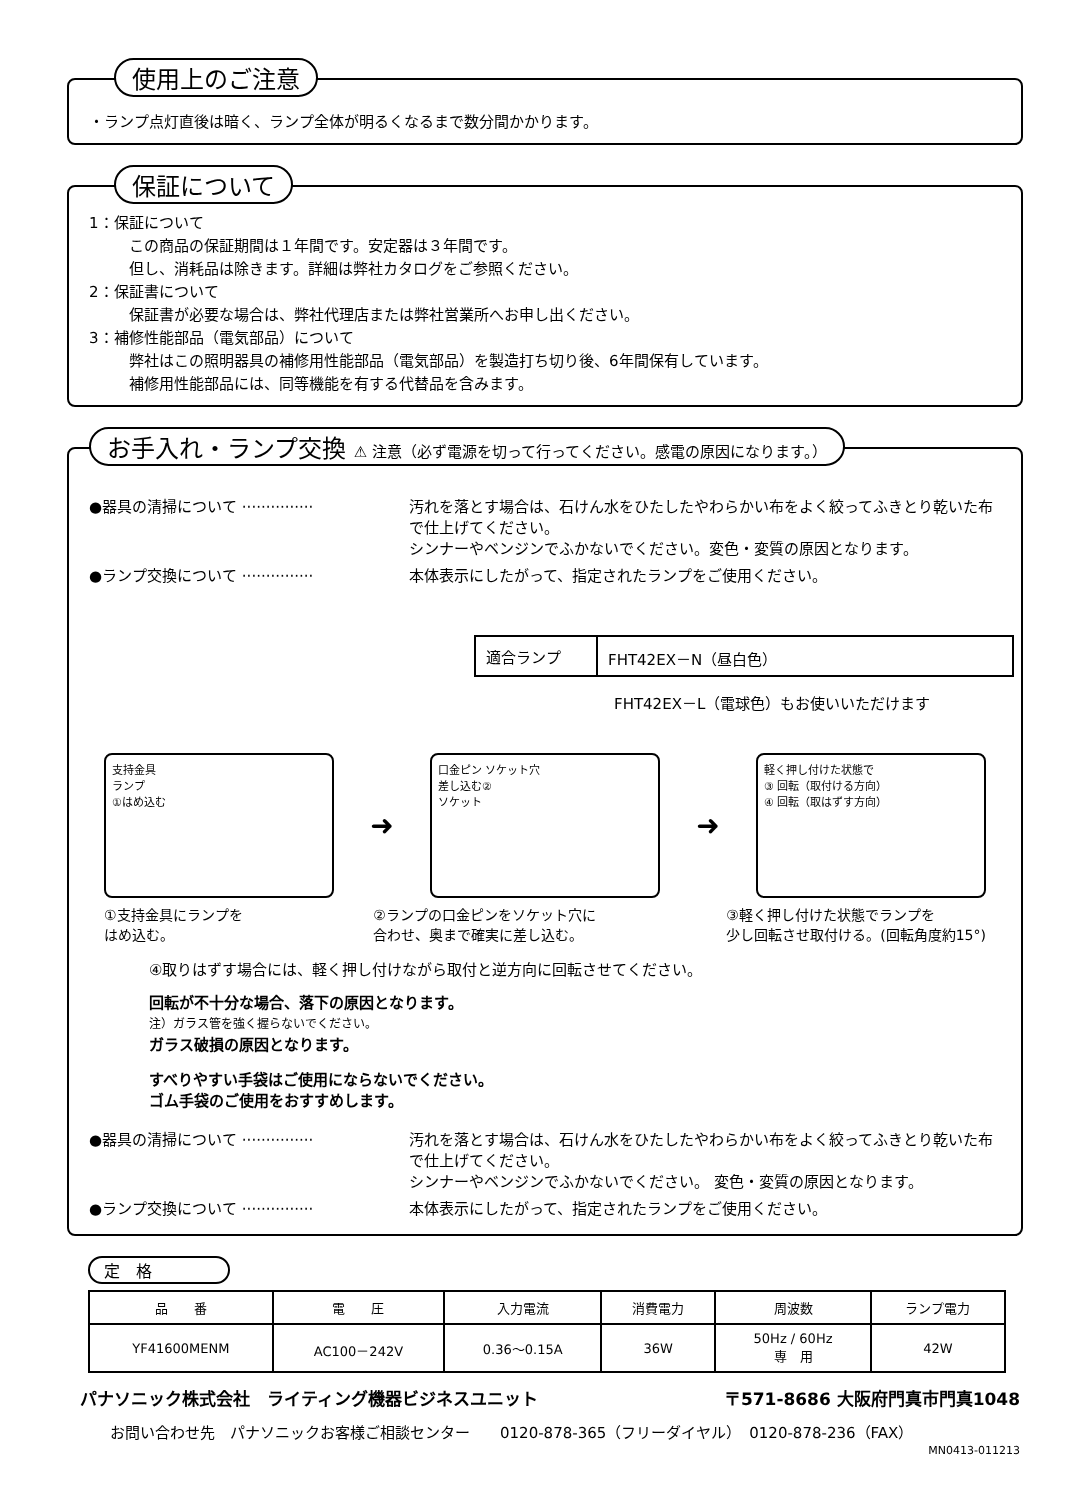使用上のご注意
・ランプ点灯直後は暗く、ランプ全体が明るくなるまで数分間かかります。
保証について
1：保証について
この商品の保証期間は１年間です。安定器は３年間です。
但し、消耗品は除きます。詳細は弊社カタログをご参照ください。
2：保証書について
保証書が必要な場合は、弊社代理店または弊社営業所へお申し出ください。
3：補修性能部品（電気部品）について
弊社はこの照明器具の補修用性能部品（電気部品）を製造打ち切り後、6年間保有しています。
補修用性能部品には、同等機能を有する代替品を含みます。
お手入れ・ランプ交換 ⚠ 注意（必ず電源を切って行ってください。感電の原因になります。）
●器具の清掃について ··············· 汚れを落とす場合は、石けん水をひたしたやわらかい布をよく絞ってふきとり乾いた布で仕上げてください。
シンナーやベンジンでふかないでください。変色・変質の原因となります。
●ランプ交換について ··············· 本体表示にしたがって、指定されたランプをご使用ください。
| 適合ランプ | FHT42EX－N（昼白色） |
FHT42EX－L（電球色）もお使いいただけます
支持金具
ランプ
①はめ込む
➜
口金ピン ソケット穴
差し込む②
ソケット
➜
軽く押し付けた状態で
③ 回転（取付ける方向）
④ 回転（取はずす方向）
①支持金具にランプを
はめ込む。
②ランプの口金ピンをソケット穴に
合わせ、奥まで確実に差し込む。
③軽く押し付けた状態でランプを
少し回転させ取付ける。(回転角度約15°)
④取りはずす場合には、軽く押し付けながら取付と逆方向に回転させてください。
回転が不十分な場合、落下の原因となります。
注）ガラス管を強く握らないでください。
ガラス破損の原因となります。
すべりやすい手袋はご使用にならないでください。
ゴム手袋のご使用をおすすめします。
●器具の清掃について ··············· 汚れを落とす場合は、石けん水をひたしたやわらかい布をよく絞ってふきとり乾いた布で仕上げてください。
シンナーやベンジンでふかないでください。 変色・変質の原因となります。
●ランプ交換について ··············· 本体表示にしたがって、指定されたランプをご使用ください。
定　格
| 品 番 | 電 圧 | 入力電流 | 消費電力 | 周波数 | ランプ電力 |
| --- | --- | --- | --- | --- | --- |
| YF41600MENM | AC100－242V | 0.36～0.15A | 36W | 50Hz / 60Hz 専 用 | 42W |
パナソニック株式会社　ライティング機器ビジネスユニット 〒571-8686 大阪府門真市門真1048
お問い合わせ先　パナソニックお客様ご相談センター　　0120-878-365（フリーダイヤル）　0120-878-236（FAX）
MN0413-011213